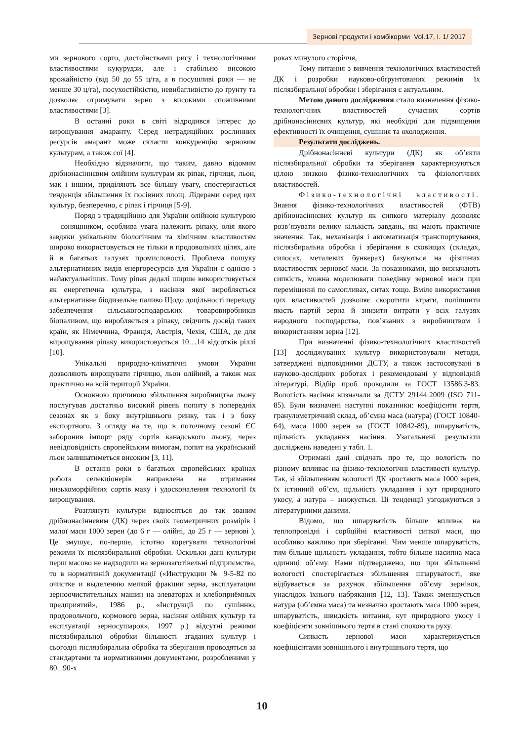Зернові продукти і комбікорми Vol.17, I. 1/ 2017
ми зернового сорго, достоїнствами рису і технологічними властивостями кукурудзи, але і стабільно високою врожайністю (від 50 до 55 ц/га, а в посушливі роки — не менше 30 ц/га), посухостійкістю, невибагливістю до ґрунту та дозволяє отримувати зерно з високими споживними властивостями [3].
В останні роки в світі відродився інтерес до вирощування амаранту. Серед нетрадиційних рослинних ресурсів амарант може скласти конкуренцію зерновим культурам, а також сої [4].
Необхідно відзначити, що таким, давно відомим дрібнонасіннєвим олійним культурам як ріпак, гірчиця, льон, мак і іншим, приділяють все більшу увагу, спостерігається тенденція збільшення їх посівних площ. Лідерами серед цих культур, безперечно, є ріпак і гірчиця [5-9].
Поряд з традиційною для України олійною культурою — соняшником, особлива увага належить ріпаку, олія якого завдяки унікальним біологічним та хімічним властивостям широко використовується не тільки в продовольчих цілях, але й в багатьох галузях промисловості. Проблема пошуку альтернативних видів енергоресурсів для України є однією з найактуальніших. Тому ріпак дедалі ширше використовується як енергетична культура, з насіння якої виробляється альтернативне біодизельне паливо Щодо доцільності переходу забезпечення сільськогосподарських товаровиробників біопаливом, що виробляється з ріпаку, свідчить досвід таких країн, як Німеччина, Франція, Австрія, Чехія, США, де для вирощування ріпаку використовується 10…14 відсотків ріллі [10].
Унікальні природно-кліматичні умови України дозволяють вирощувати гірчицю, льон олійний, а також мак практично на всій території України.
Основною причиною збільшення виробництва льону послугував достатньо високий рівень попиту в попередніх сезонах як з боку внутрішнього ринку, так і з боку експортного. З огляду на те, що в поточному сезоні ЄС заборонив імпорт ряду сортів канадського льону, через невідповідність європейським вимогам, попит на український льон залишатиметься високим [3, 11].
В останні роки в багатьох європейських країнах робота селекціонерів направлена на отримання низькоморфійних сортів маку і удосконалення технології їх вирощування.
Розглянуті культури відносяться до так званим дрібнонасіннєвим (ДК) через своїх геометричних розмірів і малої маси 1000 зерен (до 6 г — олійні, до 25 г — зернові ). Це змушує, по-перше, істотно корегувати технологічні режими їх післязбиральної обробки. Оскільки дані культури перш масово не надходили на зернозаготівельні підприємства, то в нормативній документації («Инструкции № 9-5-82 по очистке и выделению мелкой фракции зерна, эксплуатации зерноочистительных машин на элеваторах и хлебоприёмных предприятий», 1986 р., «Інструкції по сушінню, продовольчого, кормового зерна, насіння олійних культур та експлуатації зерносушарок», 1997 р.) відсутні режими післязбиральної обробки більшості згаданих культур і сьогодні післязбиральна обробка та зберігання проводяться за стандартами та нормативними документами, розробленими у 80...90-х
роках минулого сторіччя,
Тому питання з вивчення технологічних властивостей ДК і розробки науково-обґрунтованих режимів їх післязбиральної обробки і зберігання є актуальним.
Метою даного дослідження стало визначення фізико-технологічних властивостей сучасних сортів дрібнонасіннєвих культур, які необхідні для підвищення ефективності їх очищення, сушіння та охолодження.
Результати досліджень.
Дрібнонасіннєві культури (ДК) як об’єкти післязбиральної обробки та зберігання характеризуються цілою низкою фізико-технологічних та фізіологічних властивостей.
Фізико-технологічні властивості. Знання фізико-технологічних властивостей (ФТВ) дрібнонасіннєвих культур як сипкого матеріалу дозволяє розв’язувати велику кількість завдань, які мають практичне значення. Так, механізація і автоматизація транспортування, післязбиральна обробка і зберігання в сховищах (складах, силосах, металевих бункерах) базуються на фізичних властивостях зернової маси. За показниками, що визначають сипкість, можна моделювати поведінку зернової маси при переміщенні по самопливах, ситах тощо. Вміле використання цих властивостей дозволяє скоротити втрати, поліпшити якість партій зерна й знизити витрати у всіх галузях народного господарства, пов’язаних з виробництвом і використанням зерна [12].
При визначенні фізико-технологічних властивостей [13] досліджуваних культур використовували методи, затверджені відповідними ДСТУ, а також застосовувані в науково-дослідних роботах і рекомендовані у відповідній літературі. Відбір проб проводили за ГОСТ 13586.3-83. Вологість насіння визначали за ДСТУ 29144:2009 (ISO 711-85). Були визначені наступні показники: коефіцієнти тертя, гранулометричний склад, об’ємна маса (натура) (ГОСТ 10840-64), маса 1000 зерен за (ГОСТ 10842-89), шпаруватість, щільність укладання насіння. Узагальнені результати досліджень наведені у табл. 1.
Отримані дані свідчать про те, що вологість по різному впливає на фізико-технологічні властивості культур. Так, зі збільшенням вологості ДК зростають маса 1000 зерен, їх істинний об’єм, щільність укладання і кут природного укосу, а натура – знижується. Ці тенденції узгоджуються з літературними даними.
Відомо, що шпаруватість більше впливає на теплопровідні і сорбційні властивості сипкої маси, що особливо важливо при зберіганні. Чим менше шпаруватість, тим більше щільність укладання, тобто більше насипна маса одиниці об’єму. Нами підтверджено, що при збільшенні вологості спостерігається збільшення шпаруватості, яке відбувається за рахунок збільшення об’єму зернівок, унаслідок їхнього набрякання [12, 13]. Також зменшується натура (об’ємна маса) та незначно зростають маса 1000 зерен, шпаруватість, швидкість витання, кут природного укосу і коефіцієнти зовнішнього тертя в стані спокою та руху.
Сипкість зернової маси характеризується коефіцієнтами зовнішнього і внутрішнього тертя, що
10